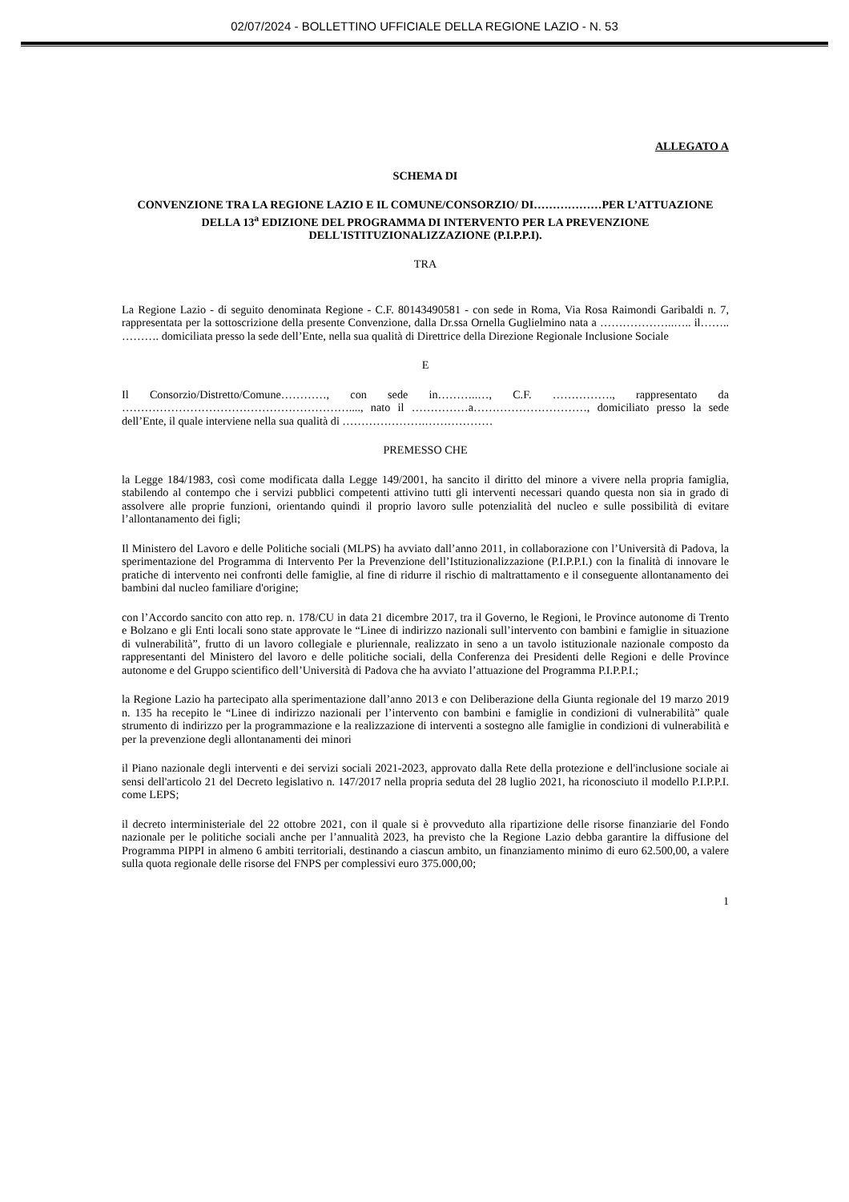02/07/2024 - BOLLETTINO UFFICIALE DELLA REGIONE LAZIO - N. 53
ALLEGATO A
SCHEMA DI
CONVENZIONE TRA LA REGIONE LAZIO E IL COMUNE/CONSORZIO/ DI………………PER L’ATTUAZIONE DELLA 13<sup>a</sup> EDIZIONE DEL PROGRAMMA DI INTERVENTO PER LA PREVENZIONE DELL'ISTITUZIONALIZZAZIONE (P.I.P.P.I).
TRA
La Regione Lazio - di seguito denominata Regione - C.F. 80143490581 - con sede in Roma, Via Rosa Raimondi Garibaldi n. 7, rappresentata per la sottoscrizione della presente Convenzione, dalla Dr.ssa Ornella Guglielmino nata a ………………..….. il…….. ………. domiciliata presso la sede dell’Ente, nella sua qualità di Direttrice della Direzione Regionale Inclusione Sociale
E
Il Consorzio/Distretto/Comune…………, con sede in………..…, C.F. ……………., rappresentato da ……………………………………………………...., nato il ……………a…………………………, domiciliato presso la sede dell’Ente, il quale interviene nella sua qualità di ………………….………………
PREMESSO CHE
la Legge 184/1983, così come modificata dalla Legge 149/2001, ha sancito il diritto del minore a vivere nella propria famiglia, stabilendo al contempo che i servizi pubblici competenti attivino tutti gli interventi necessari quando questa non sia in grado di assolvere alle proprie funzioni, orientando quindi il proprio lavoro sulle potenzialità del nucleo e sulle possibilità di evitare l’allontanamento dei figli;
Il Ministero del Lavoro e delle Politiche sociali (MLPS) ha avviato dall’anno 2011, in collaborazione con l’Università di Padova, la sperimentazione del Programma di Intervento Per la Prevenzione dell’Istituzionalizzazione (P.I.P.P.I.) con la finalità di innovare le pratiche di intervento nei confronti delle famiglie, al fine di ridurre il rischio di maltrattamento e il conseguente allontanamento dei bambini dal nucleo familiare d'origine;
con l’Accordo sancito con atto rep. n. 178/CU in data 21 dicembre 2017, tra il Governo, le Regioni, le Province autonome di Trento e Bolzano e gli Enti locali sono state approvate le “Linee di indirizzo nazionali sull’intervento con bambini e famiglie in situazione di vulnerabilità”, frutto di un lavoro collegiale e pluriennale, realizzato in seno a un tavolo istituzionale nazionale composto da rappresentanti del Ministero del lavoro e delle politiche sociali, della Conferenza dei Presidenti delle Regioni e delle Province autonome e del Gruppo scientifico dell’Università di Padova che ha avviato l’attuazione del Programma P.I.P.P.I.;
la Regione Lazio ha partecipato alla sperimentazione dall’anno 2013 e con Deliberazione della Giunta regionale del 19 marzo 2019 n. 135 ha recepito le “Linee di indirizzo nazionali per l’intervento con bambini e famiglie in condizioni di vulnerabilità” quale strumento di indirizzo per la programmazione e la realizzazione di interventi a sostegno alle famiglie in condizioni di vulnerabilità e per la prevenzione degli allontanamenti dei minori
il Piano nazionale degli interventi e dei servizi sociali 2021-2023, approvato dalla Rete della protezione e dell'inclusione sociale ai sensi dell'articolo 21 del Decreto legislativo n. 147/2017 nella propria seduta del 28 luglio 2021, ha riconosciuto il modello P.I.P.P.I. come LEPS;
il decreto interministeriale del 22 ottobre 2021, con il quale si è provveduto alla ripartizione delle risorse finanziarie del Fondo nazionale per le politiche sociali anche per l’annualità 2023, ha previsto che la Regione Lazio debba garantire la diffusione del Programma PIPPI in almeno 6 ambiti territoriali, destinando a ciascun ambito, un finanziamento minimo di euro 62.500,00, a valere sulla quota regionale delle risorse del FNPS per complessivi euro 375.000,00;
1